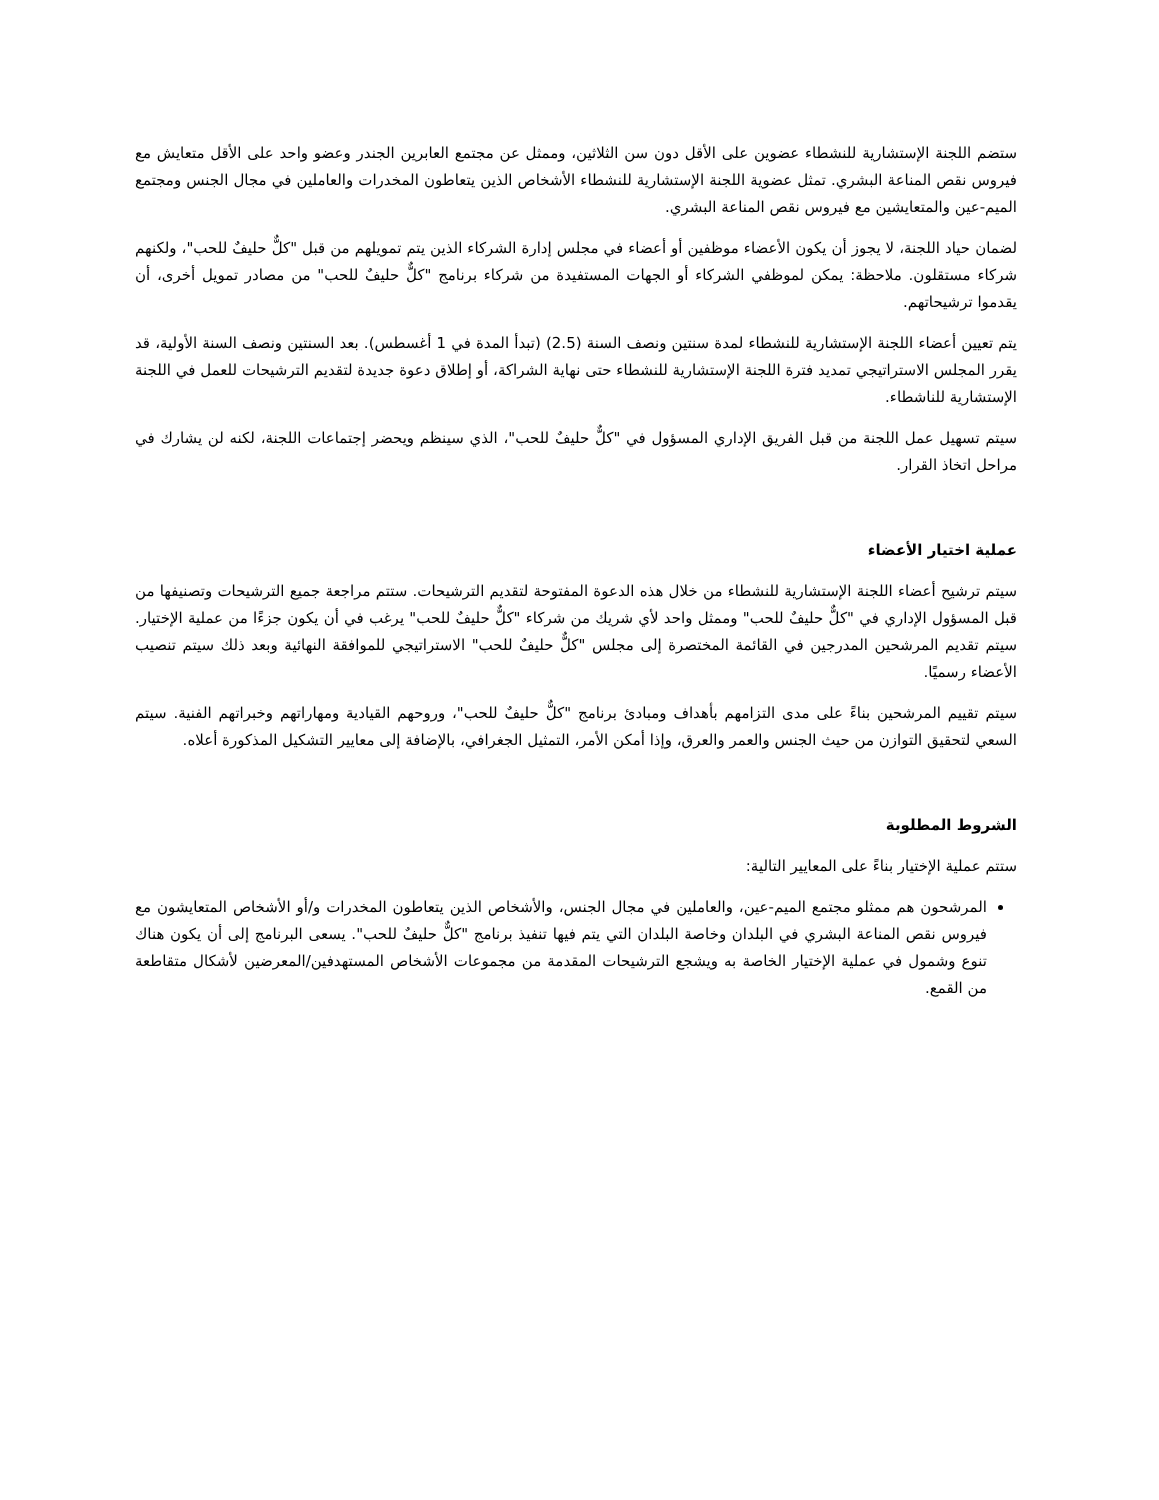ستضم اللجنة الإستشارية للنشطاء عضوين على الأقل دون سن الثلاثين، وممثل عن مجتمع العابرين الجندر وعضو واحد على الأقل متعايش مع فيروس نقص المناعة البشري. تمثل عضوية اللجنة الإستشارية للنشطاء الأشخاص الذين يتعاطون المخدرات والعاملين في مجال الجنس ومجتمع الميم-عين والمتعايشين مع فيروس نقص المناعة البشري.
لضمان حياد اللجنة، لا يجوز أن يكون الأعضاء موظفين أو أعضاء في مجلس إدارة الشركاء الذين يتم تمويلهم من قبل "كلٌّ حليفٌ للحب"، ولكنهم شركاء مستقلون. ملاحظة: يمكن لموظفي الشركاء أو الجهات المستفيدة من شركاء برنامج "كلٌّ حليفٌ للحب" من مصادر تمويل أخرى، أن يقدموا ترشيحاتهم.
يتم تعيين أعضاء اللجنة الإستشارية للنشطاء لمدة سنتين ونصف السنة (2.5) (تبدأ المدة في 1 أغسطس). بعد السنتين ونصف السنة الأولية، قد يقرر المجلس الاستراتيجي تمديد فترة اللجنة الإستشارية للنشطاء حتى نهاية الشراكة، أو إطلاق دعوة جديدة لتقديم الترشيحات للعمل في اللجنة الإستشارية للناشطاء.
سيتم تسهيل عمل اللجنة من قبل الفريق الإداري المسؤول في "كلٌّ حليفٌ للحب"، الذي سينظم ويحضر إجتماعات اللجنة، لكنه لن يشارك في مراحل اتخاذ القرار.
عملية اختيار الأعضاء
سيتم ترشيح أعضاء اللجنة الإستشارية للنشطاء من خلال هذه الدعوة المفتوحة لتقديم الترشيحات. ستتم مراجعة جميع الترشيحات وتصنيفها من قبل المسؤول الإداري في "كلٌّ حليفٌ للحب" وممثل واحد لأي شريك من شركاء "كلٌّ حليفٌ للحب" يرغب في أن يكون جزءًا من عملية الإختيار. سيتم تقديم المرشحين المدرجين في القائمة المختصرة إلى مجلس "كلٌّ حليفٌ للحب" الاستراتيجي للموافقة النهائية وبعد ذلك سيتم تنصيب الأعضاء رسميًا.
سيتم تقييم المرشحين بناءً على مدى التزامهم بأهداف ومبادئ برنامج "كلٌّ حليفٌ للحب"، وروحهم القيادية ومهاراتهم وخبراتهم الفنية. سيتم السعي لتحقيق التوازن من حيث الجنس والعمر والعرق، وإذا أمكن الأمر، التمثيل الجغرافي، بالإضافة إلى معايير التشكيل المذكورة أعلاه.
الشروط المطلوبة
ستتم عملية الإختيار بناءً على المعايير التالية:
المرشحون هم ممثلو مجتمع الميم-عين، والعاملين في مجال الجنس، والأشخاص الذين يتعاطون المخدرات و/أو الأشخاص المتعايشون مع فيروس نقص المناعة البشري في البلدان وخاصة البلدان التي يتم فيها تنفيذ برنامج "كلٌّ حليفٌ للحب". يسعى البرنامج إلى أن يكون هناك تنوع وشمول في عملية الإختيار الخاصة به ويشجع الترشيحات المقدمة من مجموعات الأشخاص المستهدفين/المعرضين لأشكال متقاطعة من القمع.